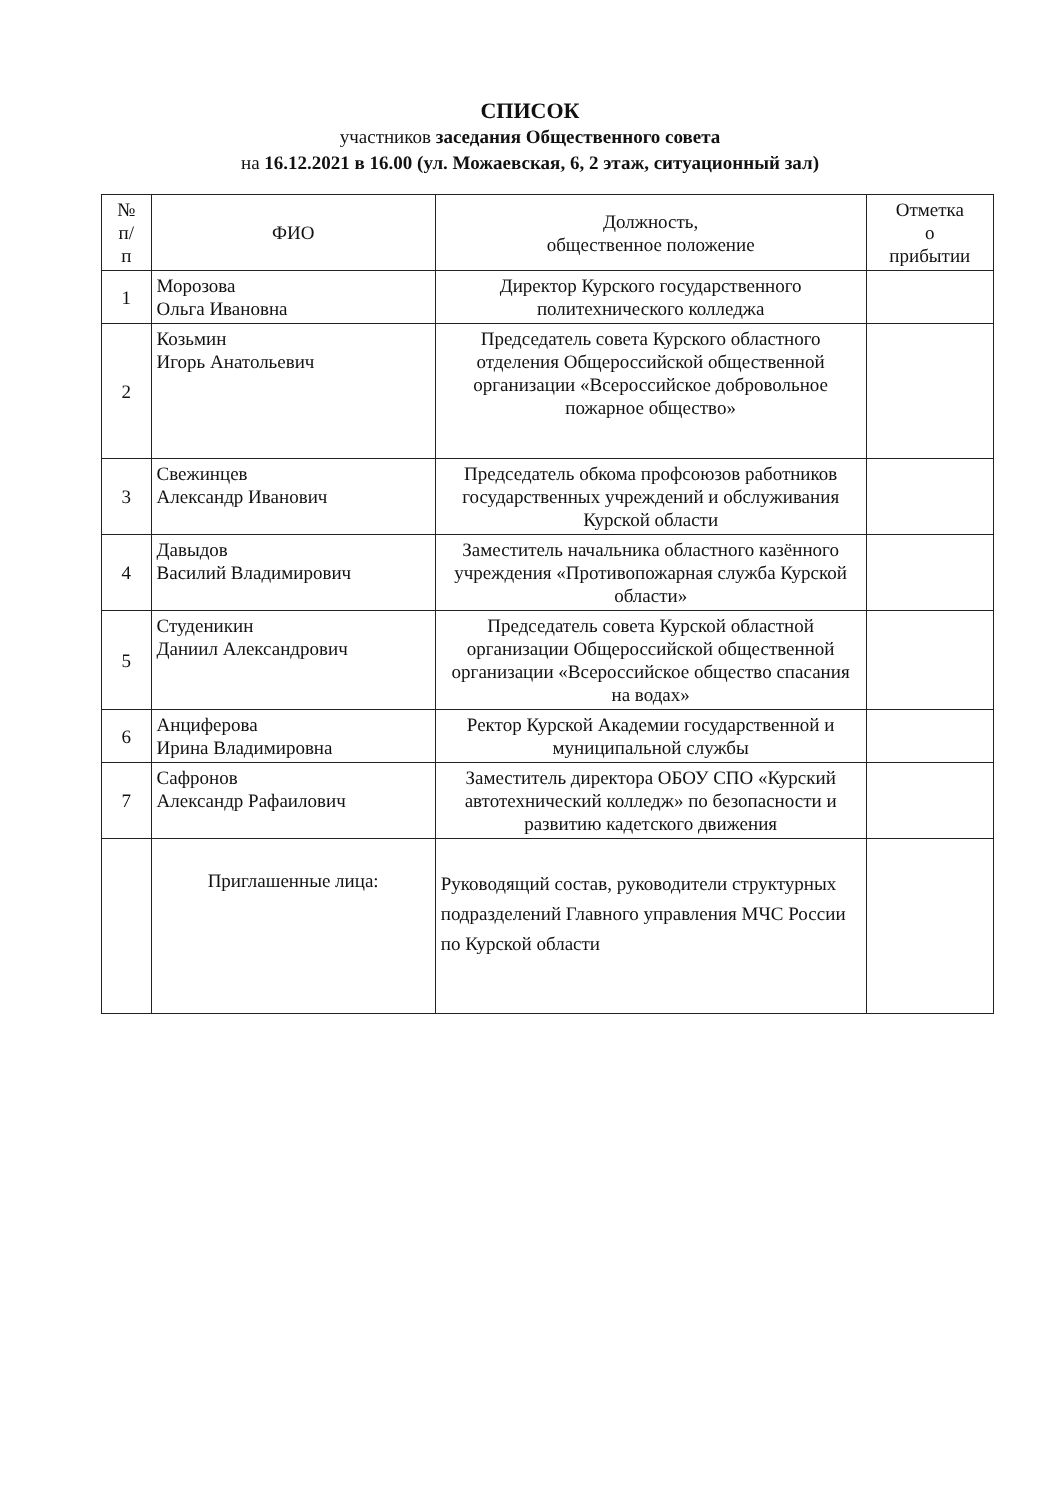СПИСОК
участников заседания Общественного совета
на 16.12.2021 в 16.00 (ул. Можаевская, 6, 2 этаж, ситуационный зал)
| № п/ п | ФИО | Должность, общественное положение | Отметка о прибытии |
| --- | --- | --- | --- |
| 1 | Морозова Ольга Ивановна | Директор Курского государственного политехнического колледжа | |
| 2 | Козьмин Игорь Анатольевич | Председатель совета Курского областного отделения Общероссийской общественной организации «Всероссийское добровольное пожарное общество» | |
| 3 | Свежинцев Александр Иванович | Председатель обкома профсоюзов работников государственных учреждений и обслуживания Курской области | |
| 4 | Давыдов Василий Владимирович | Заместитель начальника областного казённого учреждения «Противопожарная служба Курской области» | |
| 5 | Студеникин Даниил Александрович | Председатель совета Курской областной организации Общероссийской общественной организации «Всероссийское общество спасания на водах» | |
| 6 | Анциферова Ирина Владимировна | Ректор Курской Академии государственной и муниципальной службы | |
| 7 | Сафронов Александр Рафаилович | Заместитель директора ОБОУ СПО «Курский автотехнический колледж» по безопасности и развитию кадетского движения | |
| | Приглашенные лица: | Руководящий состав, руководители структурных подразделений Главного управления МЧС России по Курской области | |